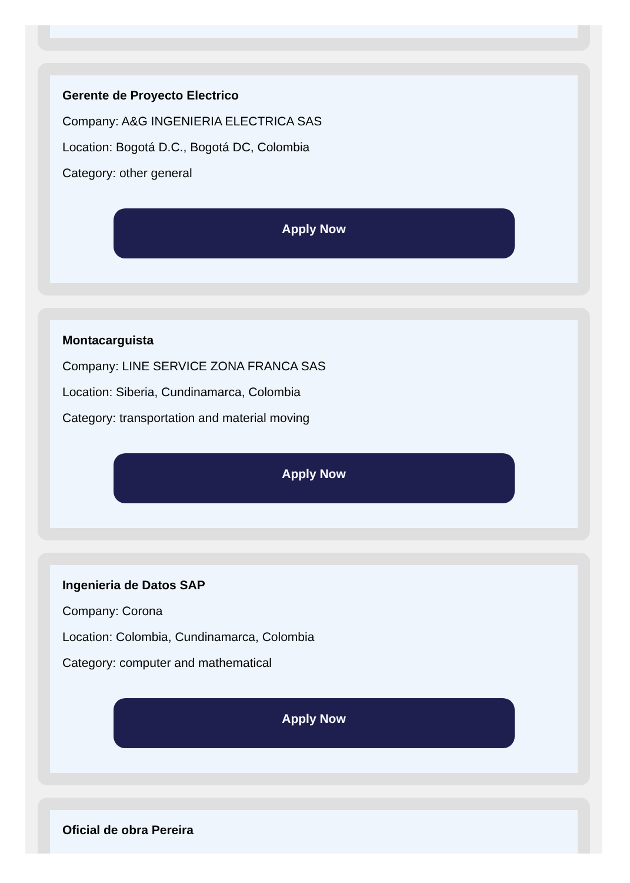Gerente de Proyecto Electrico
Company: A&G INGENIERIA ELECTRICA SAS
Location: Bogotá D.C., Bogotá DC, Colombia
Category: other general
Apply Now
Montacarguista
Company: LINE SERVICE ZONA FRANCA SAS
Location: Siberia, Cundinamarca, Colombia
Category: transportation and material moving
Apply Now
Ingenieria de Datos SAP
Company: Corona
Location: Colombia, Cundinamarca, Colombia
Category: computer and mathematical
Apply Now
Oficial de obra Pereira